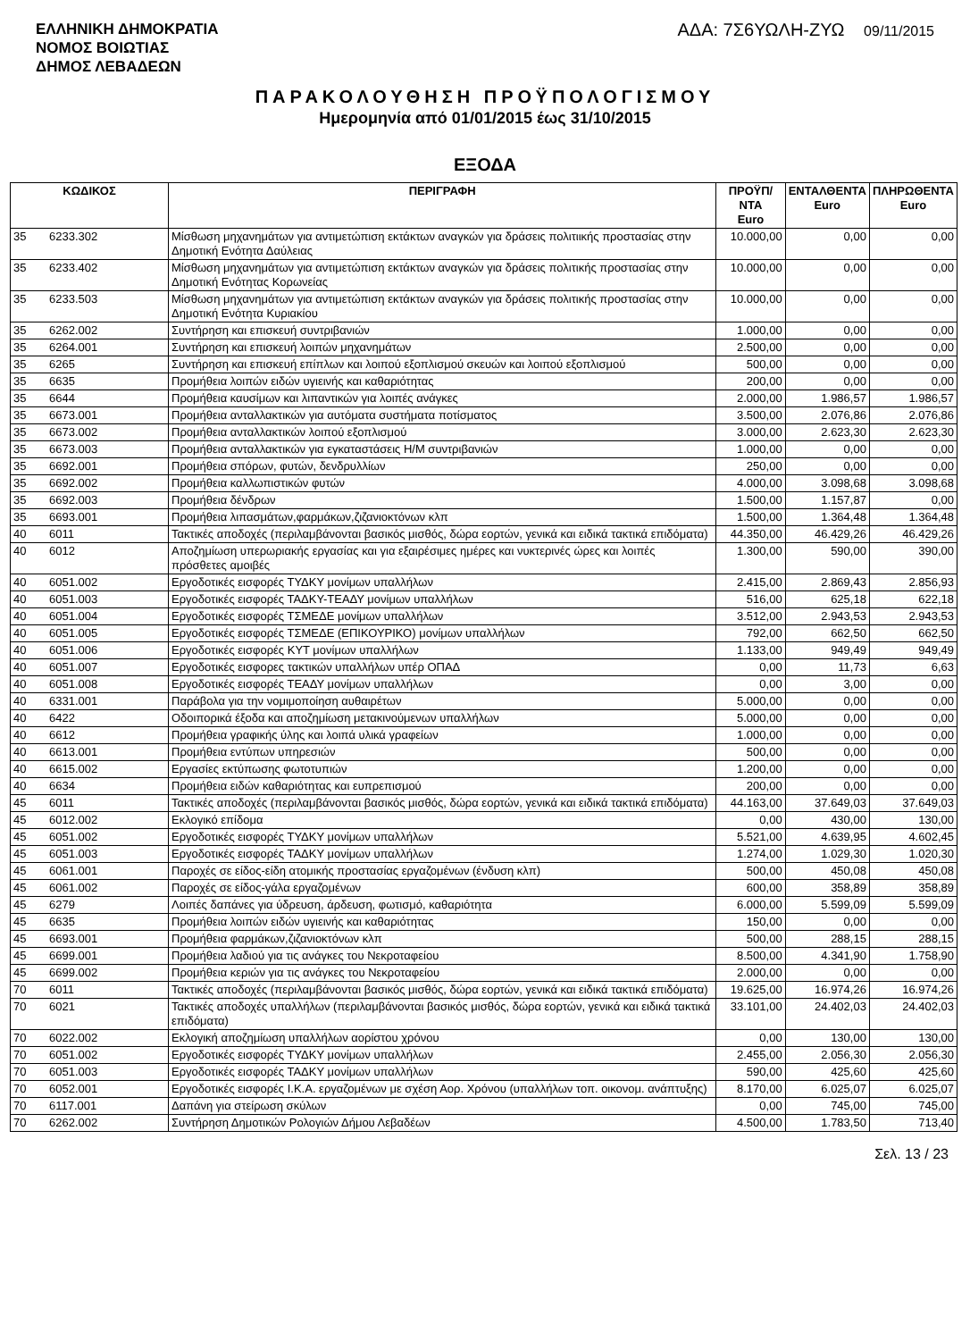ΕΛΛΗΝΙΚΗ ΔΗΜΟΚΡΑΤΙΑ
ΝΟΜΟΣ ΒΟΙΩΤΙΑΣ
ΔΗΜΟΣ ΛΕΒΑΔΕΩΝ
ΑΔΑ: 7Σ6ΥΩΛΗ-ΖΥΩ 09/11/2015
ΠΑΡΑΚΟΛΟΥΘΗΣΗ ΠΡΟΫΠΟΛΟΓΙΣΜΟΥ
Ημερομηνία από 01/01/2015 έως 31/10/2015
ΕΞΟΔΑ
| ΚΩΔΙΚΟΣ | | ΠΕΡΙΓΡΑΦΗ | ΠΡΟΫΠ/ΝΤΑ Euro | ΕΝΤΑΛΘΕΝΤΑ Euro | ΠΛΗΡΩΘΕΝΤΑ Euro |
| --- | --- | --- | --- | --- | --- |
| 35 | 6233.302 | Μίσθωση μηχανημάτων για αντιμετώπιση εκτάκτων αναγκών για δράσεις πολιτιικής προστασίας στην Δημοτική Ενότητα Δαύλειας | 10.000,00 | 0,00 | 0,00 |
| 35 | 6233.402 | Μίσθωση μηχανημάτων για αντιμετώπιση εκτάκτων αναγκών για δράσεις πολιτικής προστασίας στην Δημοτική Ενότητας Κορωνείας | 10.000,00 | 0,00 | 0,00 |
| 35 | 6233.503 | Μίσθωση μηχανημάτων για αντιμετώπιση εκτάκτων αναγκών για δράσεις πολιτικής προστασίας στην Δημοτική Ενότητα Κυριακίου | 10.000,00 | 0,00 | 0,00 |
| 35 | 6262.002 | Συντήρηση και επισκευή συντριβανιών | 1.000,00 | 0,00 | 0,00 |
| 35 | 6264.001 | Συντήρηση και επισκευή λοιπών μηχανημάτων | 2.500,00 | 0,00 | 0,00 |
| 35 | 6265 | Συντήρηση και επισκευή επίπλων και λοιπού εξοπλισμού σκευών και λοιπού εξοπλισμού | 500,00 | 0,00 | 0,00 |
| 35 | 6635 | Προμήθεια λοιπών ειδών υγιεινής και καθαριότητας | 200,00 | 0,00 | 0,00 |
| 35 | 6644 | Προμήθεια καυσίμων και λιπαντικών για λοιπές ανάγκες | 2.000,00 | 1.986,57 | 1.986,57 |
| 35 | 6673.001 | Προμήθεια ανταλλακτικών για αυτόματα συστήματα ποτίσματος | 3.500,00 | 2.076,86 | 2.076,86 |
| 35 | 6673.002 | Προμήθεια ανταλλακτικών λοιπού εξοπλισμού | 3.000,00 | 2.623,30 | 2.623,30 |
| 35 | 6673.003 | Προμήθεια ανταλλακτικών για εγκαταστάσεις Η/Μ συντριβανιών | 1.000,00 | 0,00 | 0,00 |
| 35 | 6692.001 | Προμήθεια σπόρων, φυτών, δενδρυλλίων | 250,00 | 0,00 | 0,00 |
| 35 | 6692.002 | Προμήθεια καλλωπιστικών φυτών | 4.000,00 | 3.098,68 | 3.098,68 |
| 35 | 6692.003 | Προμήθεια δένδρων | 1.500,00 | 1.157,87 | 0,00 |
| 35 | 6693.001 | Προμήθεια λιπασμάτων,φαρμάκων,ζιζανιοκτόνων κλπ | 1.500,00 | 1.364,48 | 1.364,48 |
| 40 | 6011 | Τακτικές αποδοχές (περιλαμβάνονται βασικός μισθός, δώρα εορτών, γενικά και ειδικά τακτικά επιδόματα) | 44.350,00 | 46.429,26 | 46.429,26 |
| 40 | 6012 | Αποζημίωση υπερωριακής εργασίας και για εξαιρέσιμες ημέρες και νυκτερινές ώρες και λοιπές πρόσθετες αμοιβές | 1.300,00 | 590,00 | 390,00 |
| 40 | 6051.002 | Εργοδοτικές εισφορές ΤΥΔΚΥ μονίμων υπαλλήλων | 2.415,00 | 2.869,43 | 2.856,93 |
| 40 | 6051.003 | Εργοδοτικές εισφορές ΤΑΔΚΥ-ΤΕΑΔΥ μονίμων υπαλλήλων | 516,00 | 625,18 | 622,18 |
| 40 | 6051.004 | Εργοδοτικές εισφορές ΤΣΜΕΔΕ μονίμων υπαλλήλων | 3.512,00 | 2.943,53 | 2.943,53 |
| 40 | 6051.005 | Εργοδοτικές εισφορές ΤΣΜΕΔΕ (ΕΠΙΚΟΥΡΙΚΟ) μονίμων υπαλλήλων | 792,00 | 662,50 | 662,50 |
| 40 | 6051.006 | Εργοδοτικές εισφορές ΚΥΤ μονίμων υπαλλήλων | 1.133,00 | 949,49 | 949,49 |
| 40 | 6051.007 | Εργοδοτικές εισφορες τακτικών υπαλλήλων υπέρ ΟΠΑΔ | 0,00 | 11,73 | 6,63 |
| 40 | 6051.008 | Εργοδοτικές εισφορές ΤΕΑΔΥ μονίμων υπαλλήλων | 0,00 | 3,00 | 0,00 |
| 40 | 6331.001 | Παράβολα για την νομιμοποίηση αυθαιρέτων | 5.000,00 | 0,00 | 0,00 |
| 40 | 6422 | Οδοιπορικά έξοδα και αποζημίωση μετακινούμενων υπαλλήλων | 5.000,00 | 0,00 | 0,00 |
| 40 | 6612 | Προμήθεια γραφικής ύλης και λοιπά υλικά γραφείων | 1.000,00 | 0,00 | 0,00 |
| 40 | 6613.001 | Προμήθεια εντύπων υπηρεσιών | 500,00 | 0,00 | 0,00 |
| 40 | 6615.002 | Εργασίες εκτύπωσης φωτοτυπιών | 1.200,00 | 0,00 | 0,00 |
| 40 | 6634 | Προμήθεια ειδών καθαριότητας και ευπρεπισμού | 200,00 | 0,00 | 0,00 |
| 45 | 6011 | Τακτικές αποδοχές (περιλαμβάνονται βασικός μισθός, δώρα εορτών, γενικά και ειδικά τακτικά επιδόματα) | 44.163,00 | 37.649,03 | 37.649,03 |
| 45 | 6012.002 | Εκλογικό επίδομα | 0,00 | 430,00 | 130,00 |
| 45 | 6051.002 | Εργοδοτικές εισφορές ΤΥΔΚΥ μονίμων υπαλλήλων | 5.521,00 | 4.639,95 | 4.602,45 |
| 45 | 6051.003 | Εργοδοτικές εισφορές ΤΑΔΚΥ μονίμων υπαλλήλων | 1.274,00 | 1.029,30 | 1.020,30 |
| 45 | 6061.001 | Παροχές σε είδος-είδη ατομικής προστασίας εργαζομένων (ένδυση κλπ) | 500,00 | 450,08 | 450,08 |
| 45 | 6061.002 | Παροχές σε είδος-γάλα εργαζομένων | 600,00 | 358,89 | 358,89 |
| 45 | 6279 | Λοιπές δαπάνες για ύδρευση, άρδευση, φωτισμό, καθαριότητα | 6.000,00 | 5.599,09 | 5.599,09 |
| 45 | 6635 | Προμήθεια λοιπών ειδών υγιεινής και καθαριότητας | 150,00 | 0,00 | 0,00 |
| 45 | 6693.001 | Προμήθεια φαρμάκων,ζιζανιοκτόνων κλπ | 500,00 | 288,15 | 288,15 |
| 45 | 6699.001 | Προμήθεια λαδιού για τις ανάγκες του Νεκροταφείου | 8.500,00 | 4.341,90 | 1.758,90 |
| 45 | 6699.002 | Προμήθεια κεριών για τις ανάγκες του Νεκροταφείου | 2.000,00 | 0,00 | 0,00 |
| 70 | 6011 | Τακτικές αποδοχές (περιλαμβάνονται βασικός μισθός, δώρα εορτών, γενικά και ειδικά τακτικά επιδόματα) | 19.625,00 | 16.974,26 | 16.974,26 |
| 70 | 6021 | Τακτικές αποδοχές υπαλλήλων (περιλαμβάνονται βασικός μισθός, δώρα εορτών, γενικά και ειδικά τακτικά επιδόματα) | 33.101,00 | 24.402,03 | 24.402,03 |
| 70 | 6022.002 | Εκλογική αποζημίωση υπαλλήλων αορίστου χρόνου | 0,00 | 130,00 | 130,00 |
| 70 | 6051.002 | Εργοδοτικές εισφορές ΤΥΔΚΥ μονίμων υπαλλήλων | 2.455,00 | 2.056,30 | 2.056,30 |
| 70 | 6051.003 | Εργοδοτικές εισφορές ΤΑΔΚΥ μονίμων υπαλλήλων | 590,00 | 425,60 | 425,60 |
| 70 | 6052.001 | Εργοδοτικές εισφορές Ι.Κ.Α. εργαζομένων με σχέση Αορ. Χρόνου (υπαλλήλων τοπ. οικονομ. ανάπτυξης) | 8.170,00 | 6.025,07 | 6.025,07 |
| 70 | 6117.001 | Δαπάνη για στείρωση σκύλων | 0,00 | 745,00 | 745,00 |
| 70 | 6262.002 | Συντήρηση Δημοτικών Ρολογιών Δήμου Λεβαδέων | 4.500,00 | 1.783,50 | 713,40 |
Σελ. 13 / 23